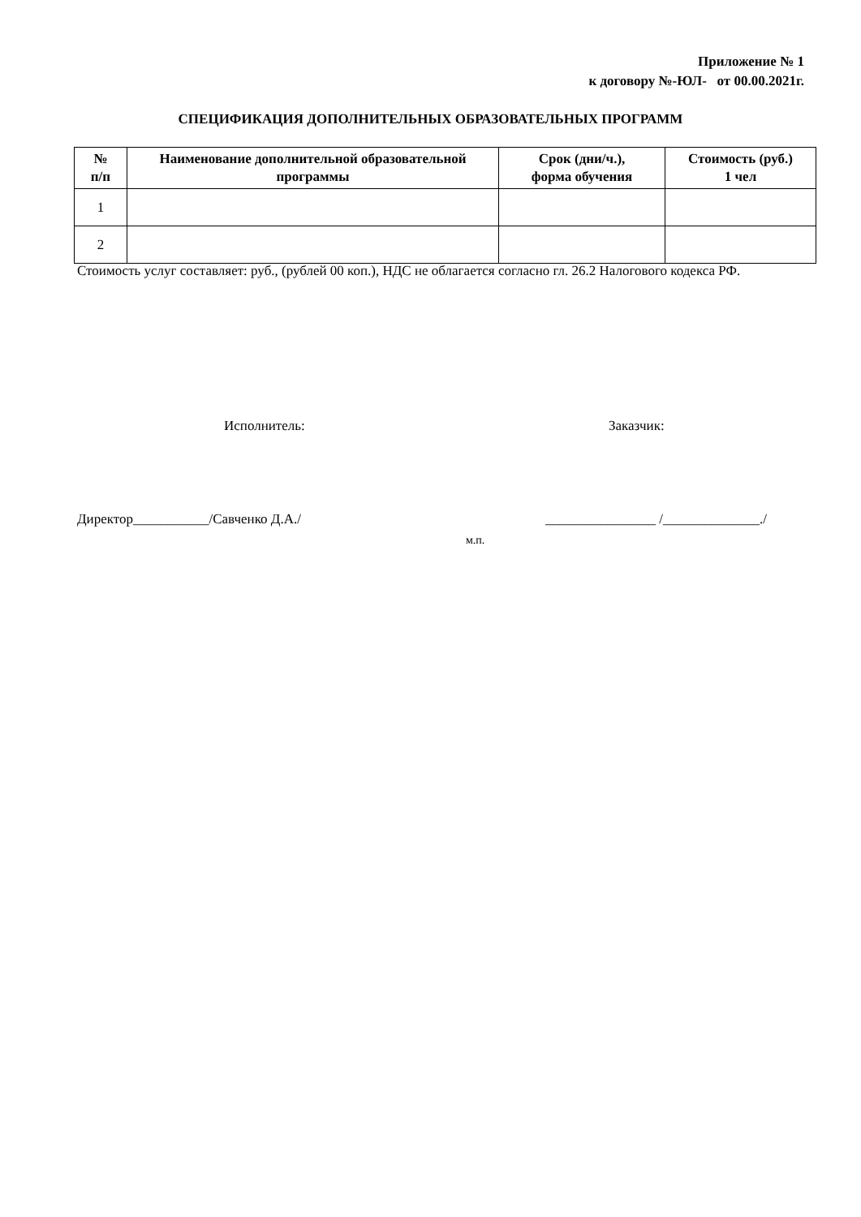Приложение № 1
к договору №-ЮЛ- от 00.00.2021г.
СПЕЦИФИКАЦИЯ ДОПОЛНИТЕЛЬНЫХ ОБРАЗОВАТЕЛЬНЫХ ПРОГРАММ
| № п/п | Наименование дополнительной образовательной программы | Срок (дни/ч.), форма обучения | Стоимость (руб.) 1 чел |
| --- | --- | --- | --- |
| 1 | | | |
| 2 | | | |
Стоимость услуг составляет: руб., (рублей 00 коп.), НДС не облагается согласно гл. 26.2 Налогового кодекса РФ.
Исполнитель: Заказчик:
Директор___________/Савченко Д.А./
________________ /______________./
м.п.